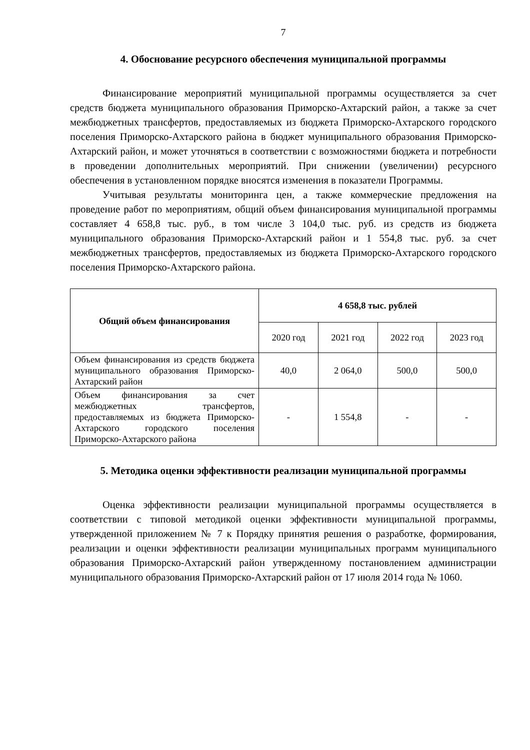7
4. Обоснование ресурсного обеспечения муниципальной программы
Финансирование мероприятий муниципальной программы осуществляется за счет средств бюджета муниципального образования Приморско-Ахтарский район, а также за счет межбюджетных трансфертов, предоставляемых из бюджета Приморско-Ахтарского городского поселения Приморско-Ахтарского района в бюджет муниципального образования Приморско-Ахтарский район, и может уточняться в соответствии с возможностями бюджета и потребности в проведении дополнительных мероприятий. При снижении (увеличении) ресурсного обеспечения в установленном порядке вносятся изменения в показатели Программы.
Учитывая результаты мониторинга цен, а также коммерческие предложения на проведение работ по мероприятиям, общий объем финансирования муниципальной программы составляет 4 658,8 тыс. руб., в том числе 3 104,0 тыс. руб. из средств из бюджета муниципального образования Приморско-Ахтарский район и 1 554,8 тыс. руб. за счет межбюджетных трансфертов, предоставляемых из бюджета Приморско-Ахтарского городского поселения Приморско-Ахтарского района.
| Общий объем финансирования | 4 658,8 тыс. рублей | | | |
| --- | --- | --- | --- | --- |
| | 2020 год | 2021 год | 2022 год | 2023 год |
| Объем финансирования из средств бюджета муниципального образования Приморско-Ахтарский район | 40,0 | 2 064,0 | 500,0 | 500,0 |
| Объем финансирования за счет межбюджетных трансфертов, предоставляемых из бюджета Приморско-Ахтарского городского поселения Приморско-Ахтарского района | - | 1 554,8 | - | - |
5. Методика оценки эффективности реализации муниципальной программы
Оценка эффективности реализации муниципальной программы осуществляется в соответствии с типовой методикой оценки эффективности муниципальной программы, утвержденной приложением № 7 к Порядку принятия решения о разработке, формирования, реализации и оценки эффективности реализации муниципальных программ муниципального образования Приморско-Ахтарский район утвержденному постановлением администрации муниципального образования Приморско-Ахтарский район от 17 июля 2014 года № 1060.